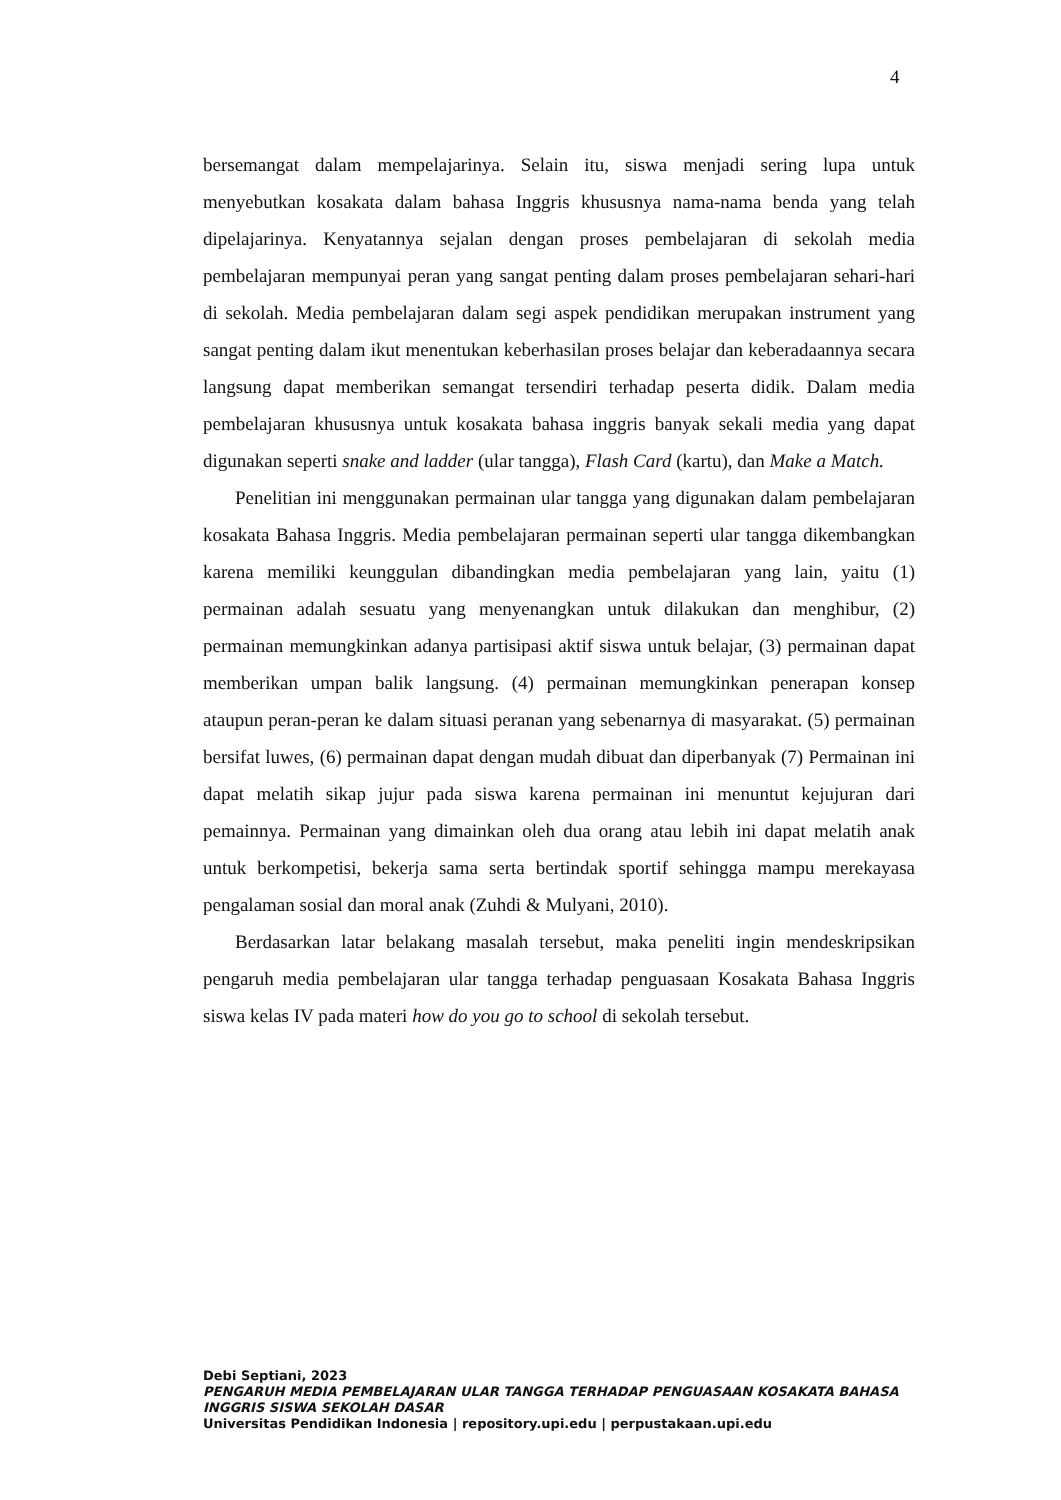4
bersemangat dalam mempelajarinya. Selain itu, siswa menjadi sering lupa untuk menyebutkan kosakata dalam bahasa Inggris khususnya nama-nama benda yang telah dipelajarinya. Kenyatannya sejalan dengan proses pembelajaran di sekolah media pembelajaran mempunyai peran yang sangat penting dalam proses pembelajaran sehari-hari di sekolah. Media pembelajaran dalam segi aspek pendidikan merupakan instrument yang sangat penting dalam ikut menentukan keberhasilan proses belajar dan keberadaannya secara langsung dapat memberikan semangat tersendiri terhadap peserta didik. Dalam media pembelajaran khususnya untuk kosakata bahasa inggris banyak sekali media yang dapat digunakan seperti snake and ladder (ular tangga), Flash Card (kartu), dan Make a Match.
Penelitian ini menggunakan permainan ular tangga yang digunakan dalam pembelajaran kosakata Bahasa Inggris. Media pembelajaran permainan seperti ular tangga dikembangkan karena memiliki keunggulan dibandingkan media pembelajaran yang lain, yaitu (1) permainan adalah sesuatu yang menyenangkan untuk dilakukan dan menghibur, (2) permainan memungkinkan adanya partisipasi aktif siswa untuk belajar, (3) permainan dapat memberikan umpan balik langsung. (4) permainan memungkinkan penerapan konsep ataupun peran-peran ke dalam situasi peranan yang sebenarnya di masyarakat. (5) permainan bersifat luwes, (6) permainan dapat dengan mudah dibuat dan diperbanyak (7) Permainan ini dapat melatih sikap jujur pada siswa karena permainan ini menuntut kejujuran dari pemainnya. Permainan yang dimainkan oleh dua orang atau lebih ini dapat melatih anak untuk berkompetisi, bekerja sama serta bertindak sportif sehingga mampu merekayasa pengalaman sosial dan moral anak (Zuhdi & Mulyani, 2010).
Berdasarkan latar belakang masalah tersebut, maka peneliti ingin mendeskripsikan pengaruh media pembelajaran ular tangga terhadap penguasaan Kosakata Bahasa Inggris siswa kelas IV pada materi how do you go to school di sekolah tersebut.
Debi Septiani, 2023
PENGARUH MEDIA PEMBELAJARAN ULAR TANGGA TERHADAP PENGUASAAN KOSAKATA BAHASA INGGRIS SISWA SEKOLAH DASAR
Universitas Pendidikan Indonesia | repository.upi.edu | perpustakaan.upi.edu